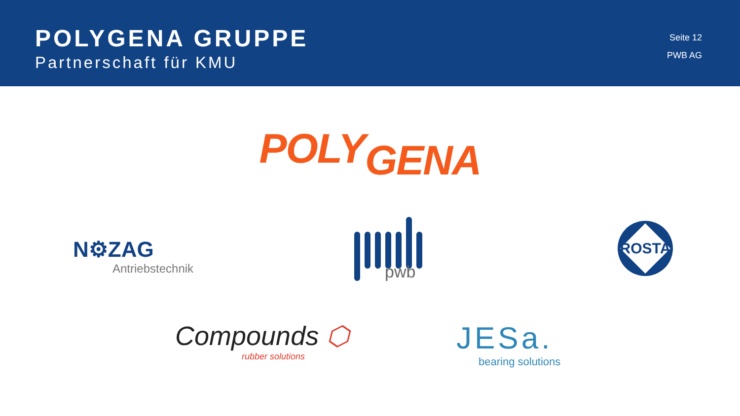POLYGENA GRUPPE
Partnerschaft für KMU
Seite 12
PWB AG
POLYGENA
N⚙ZAG
Antriebstechnik
pwb ROSTA
Compounds ⬡
rubber solutions
JESa.
bearing solutions